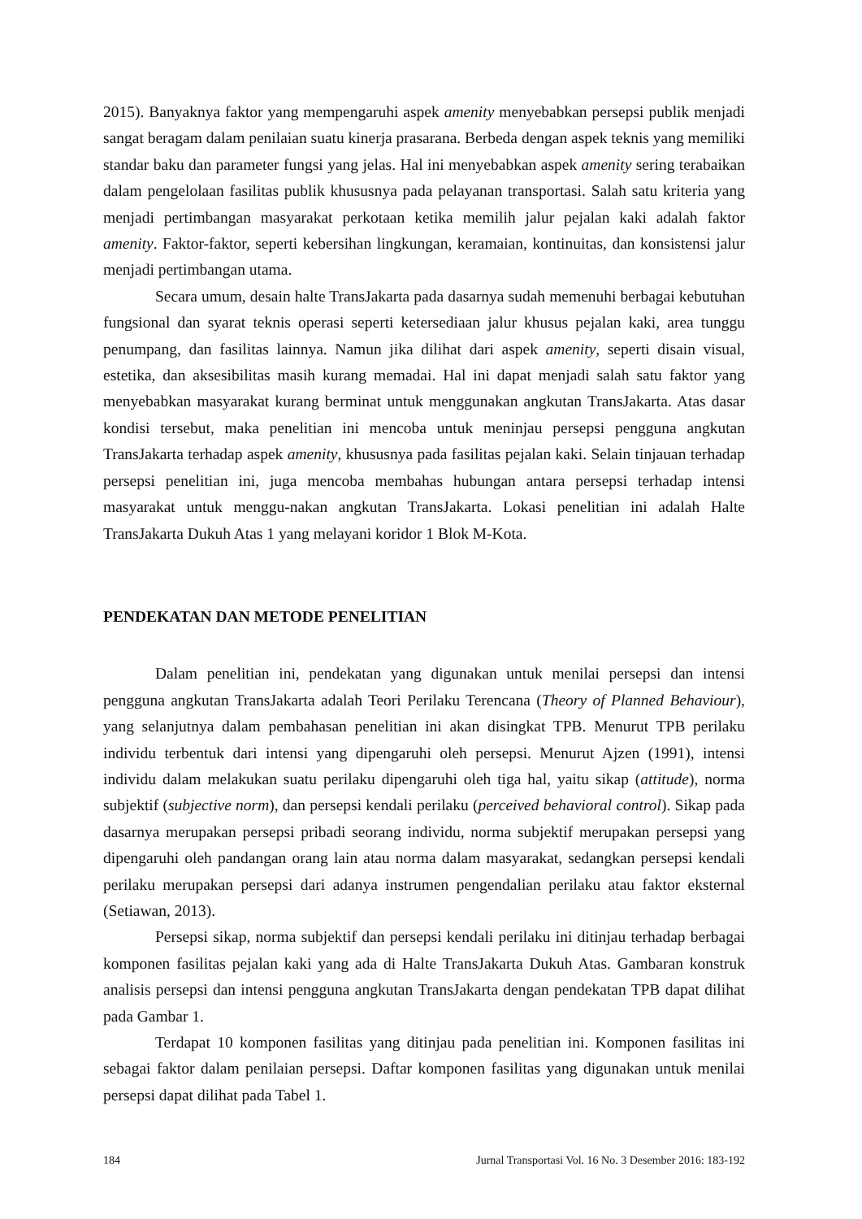2015). Banyaknya faktor yang mempengaruhi aspek amenity menyebabkan persepsi publik menjadi sangat beragam dalam penilaian suatu kinerja prasarana. Berbeda dengan aspek teknis yang memiliki standar baku dan parameter fungsi yang jelas. Hal ini menyebabkan aspek amenity sering terabaikan dalam pengelolaan fasilitas publik khususnya pada pelayanan transportasi. Salah satu kriteria yang menjadi pertimbangan masyarakat perkotaan ketika memilih jalur pejalan kaki adalah faktor amenity. Faktor-faktor, seperti kebersihan lingkungan, keramaian, kontinuitas, dan konsistensi jalur menjadi pertimbangan utama.
Secara umum, desain halte TransJakarta pada dasarnya sudah memenuhi berbagai kebutuhan fungsional dan syarat teknis operasi seperti ketersediaan jalur khusus pejalan kaki, area tunggu penumpang, dan fasilitas lainnya. Namun jika dilihat dari aspek amenity, seperti disain visual, estetika, dan aksesibilitas masih kurang memadai. Hal ini dapat menjadi salah satu faktor yang menyebabkan masyarakat kurang berminat untuk menggunakan angkutan TransJakarta. Atas dasar kondisi tersebut, maka penelitian ini mencoba untuk meninjau persepsi pengguna angkutan TransJakarta terhadap aspek amenity, khususnya pada fasilitas pejalan kaki. Selain tinjauan terhadap persepsi penelitian ini, juga mencoba membahas hubungan antara persepsi terhadap intensi masyarakat untuk menggu-nakan angkutan TransJakarta. Lokasi penelitian ini adalah Halte TransJakarta Dukuh Atas 1 yang melayani koridor 1 Blok M-Kota.
PENDEKATAN DAN METODE PENELITIAN
Dalam penelitian ini, pendekatan yang digunakan untuk menilai persepsi dan intensi pengguna angkutan TransJakarta adalah Teori Perilaku Terencana (Theory of Planned Behaviour), yang selanjutnya dalam pembahasan penelitian ini akan disingkat TPB. Menurut TPB perilaku individu terbentuk dari intensi yang dipengaruhi oleh persepsi. Menurut Ajzen (1991), intensi individu dalam melakukan suatu perilaku dipengaruhi oleh tiga hal, yaitu sikap (attitude), norma subjektif (subjective norm), dan persepsi kendali perilaku (perceived behavioral control). Sikap pada dasarnya merupakan persepsi pribadi seorang individu, norma subjektif merupakan persepsi yang dipengaruhi oleh pandangan orang lain atau norma dalam masyarakat, sedangkan persepsi kendali perilaku merupakan persepsi dari adanya instrumen pengendalian perilaku atau faktor eksternal (Setiawan, 2013).
Persepsi sikap, norma subjektif dan persepsi kendali perilaku ini ditinjau terhadap berbagai komponen fasilitas pejalan kaki yang ada di Halte TransJakarta Dukuh Atas. Gambaran konstruk analisis persepsi dan intensi pengguna angkutan TransJakarta dengan pendekatan TPB dapat dilihat pada Gambar 1.
Terdapat 10 komponen fasilitas yang ditinjau pada penelitian ini. Komponen fasilitas ini sebagai faktor dalam penilaian persepsi. Daftar komponen fasilitas yang digunakan untuk menilai persepsi dapat dilihat pada Tabel 1.
184 Jurnal Transportasi Vol. 16 No. 3 Desember 2016: 183-192